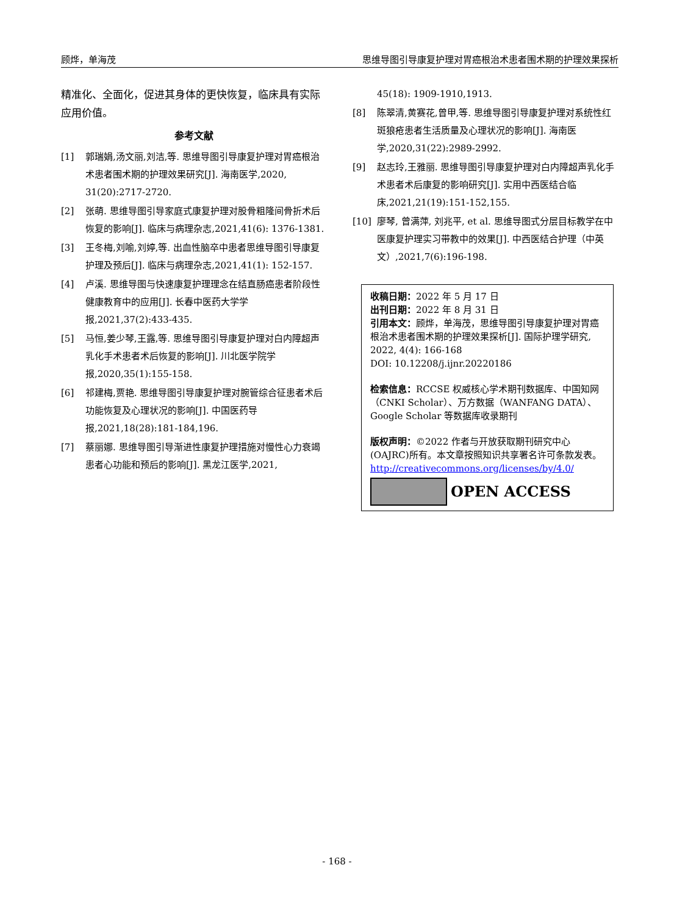顾烨，单海茂 思维导图引导康复护理对胃癌根治术患者围术期的护理效果探析
精准化、全面化，促进其身体的更快恢复，临床具有实际应用价值。
参考文献
[1] 郭瑞娟,汤文丽,刘洁,等. 思维导图引导康复护理对胃癌根治术患者围术期的护理效果研究[J]. 海南医学,2020, 31(20):2717-2720.
[2] 张萌. 思维导图引导家庭式康复护理对股骨粗隆间骨折术后恢复的影响[J]. 临床与病理杂志,2021,41(6): 1376-1381.
[3] 王冬梅,刘喻,刘婷,等. 出血性脑卒中患者思维导图引导康复护理及预后[J]. 临床与病理杂志,2021,41(1): 152-157.
[4] 卢溪. 思维导图与快速康复护理理念在结直肠癌患者阶段性健康教育中的应用[J]. 长春中医药大学学报,2021,37(2):433-435.
[5] 马恒,姜少琴,王露,等. 思维导图引导康复护理对白内障超声乳化手术患者术后恢复的影响[J]. 川北医学院学报,2020,35(1):155-158.
[6] 祁建梅,贾艳. 思维导图引导康复护理对腕管综合征患者术后功能恢复及心理状况的影响[J]. 中国医药导报,2021,18(28):181-184,196.
[7] 蔡丽娜. 思维导图引导渐进性康复护理措施对慢性心力衰竭患者心功能和预后的影响[J]. 黑龙江医学,2021,
45(18): 1909-1910,1913.
[8] 陈翠清,黄赛花,曾甲,等. 思维导图引导康复护理对系统性红斑狼疮患者生活质量及心理状况的影响[J]. 海南医学,2020,31(22):2989-2992.
[9] 赵志玲,王雅丽. 思维导图引导康复护理对白内障超声乳化手术患者术后康复的影响研究[J]. 实用中西医结合临床,2021,21(19):151-152,155.
[10] 廖琴, 曾满萍, 刘兆平, et al. 思维导图式分层目标教学在中医康复护理实习带教中的效果[J]. 中西医结合护理（中英文）,2021,7(6):196-198.
收稿日期：2022 年 5 月 17 日
出刊日期：2022 年 8 月 31 日
引用本文：顾烨，单海茂，思维导图引导康复护理对胃癌根治术患者围术期的护理效果探析[J]. 国际护理学研究, 2022, 4(4): 166-168
DOI: 10.12208/j.ijnr.20220186
检索信息：RCCSE 权威核心学术期刊数据库、中国知网（CNKI Scholar）、万方数据（WANFANG DATA）、Google Scholar 等数据库收录期刊
版权声明：©2022 作者与开放获取期刊研究中心(OAJRC)所有。本文章按照知识共享署名许可条款发表。http://creativecommons.org/licenses/by/4.0/
OPEN ACCESS
- 168 -